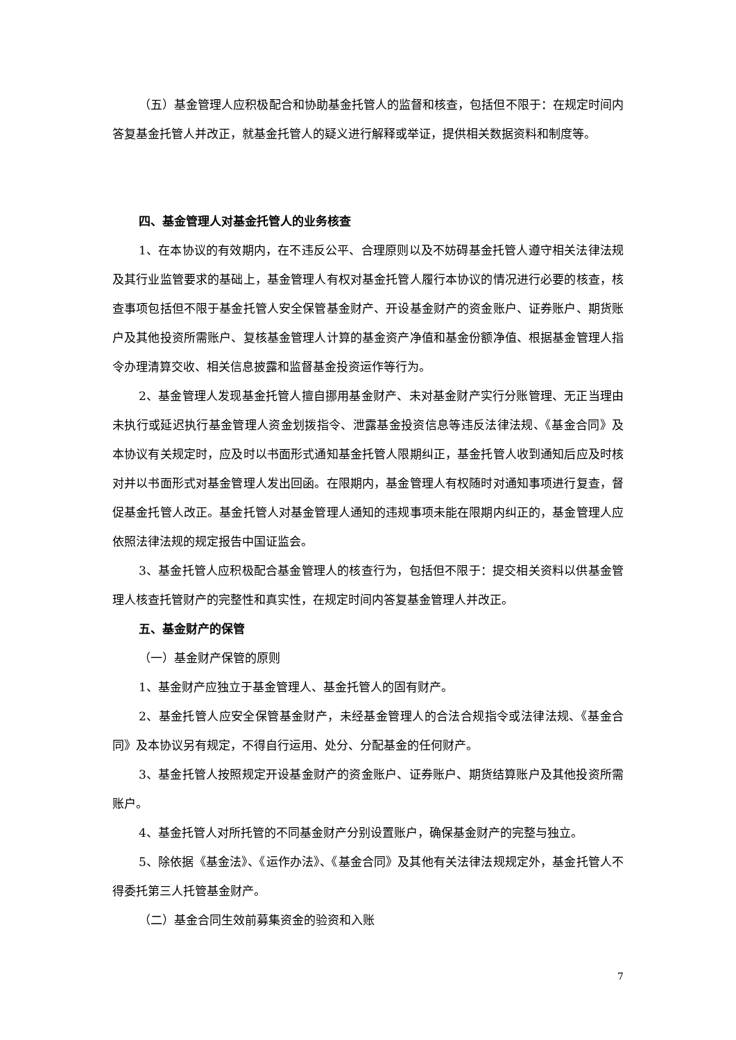（五）基金管理人应积极配合和协助基金托管人的监督和核查，包括但不限于：在规定时间内答复基金托管人并改正，就基金托管人的疑义进行解释或举证，提供相关数据资料和制度等。
四、基金管理人对基金托管人的业务核查
1、在本协议的有效期内，在不违反公平、合理原则以及不妨碍基金托管人遵守相关法律法规及其行业监管要求的基础上，基金管理人有权对基金托管人履行本协议的情况进行必要的核查，核查事项包括但不限于基金托管人安全保管基金财产、开设基金财产的资金账户、证券账户、期货账户及其他投资所需账户、复核基金管理人计算的基金资产净值和基金份额净值、根据基金管理人指令办理清算交收、相关信息披露和监督基金投资运作等行为。
2、基金管理人发现基金托管人擅自挪用基金财产、未对基金财产实行分账管理、无正当理由未执行或延迟执行基金管理人资金划拨指令、泄露基金投资信息等违反法律法规、《基金合同》及本协议有关规定时，应及时以书面形式通知基金托管人限期纠正，基金托管人收到通知后应及时核对并以书面形式对基金管理人发出回函。在限期内，基金管理人有权随时对通知事项进行复查，督促基金托管人改正。基金托管人对基金管理人通知的违规事项未能在限期内纠正的，基金管理人应依照法律法规的规定报告中国证监会。
3、基金托管人应积极配合基金管理人的核查行为，包括但不限于：提交相关资料以供基金管理人核查托管财产的完整性和真实性，在规定时间内答复基金管理人并改正。
五、基金财产的保管
（一）基金财产保管的原则
1、基金财产应独立于基金管理人、基金托管人的固有财产。
2、基金托管人应安全保管基金财产，未经基金管理人的合法合规指令或法律法规、《基金合同》及本协议另有规定，不得自行运用、处分、分配基金的任何财产。
3、基金托管人按照规定开设基金财产的资金账户、证券账户、期货结算账户及其他投资所需账户。
4、基金托管人对所托管的不同基金财产分别设置账户，确保基金财产的完整与独立。
5、除依据《基金法》、《运作办法》、《基金合同》及其他有关法律法规规定外，基金托管人不得委托第三人托管基金财产。
（二）基金合同生效前募集资金的验资和入账
7